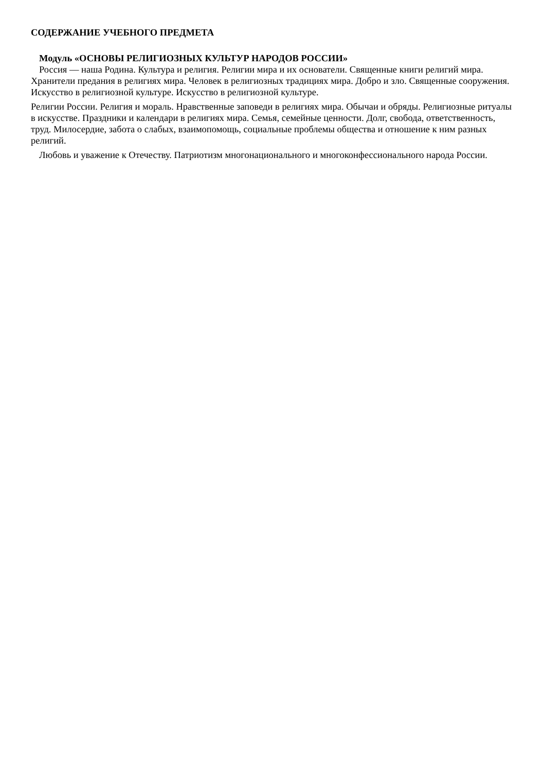СОДЕРЖАНИЕ УЧЕБНОГО ПРЕДМЕТА
Модуль «ОСНОВЫ РЕЛИГИОЗНЫХ КУЛЬТУР НАРОДОВ РОССИИ»
Россия — наша Родина. Культура и религия. Религии мира и их основатели. Священные книги религий мира. Хранители предания в религиях мира. Человек в религиозных традициях мира. Добро и зло. Священные сооружения. Искусство в религиозной культуре. Искусство в религиозной культуре.
Религии России. Религия и мораль. Нравственные заповеди в религиях мира. Обычаи и обряды. Религиозные ритуалы в искусстве. Праздники и календари в религиях мира. Семья, семейные ценности. Долг, свобода, ответственность, труд. Милосердие, забота о слабых, взаимопомощь, социальные проблемы общества и отношение к ним разных религий.
Любовь и уважение к Отечеству. Патриотизм многонационального и многоконфессионального народа России.